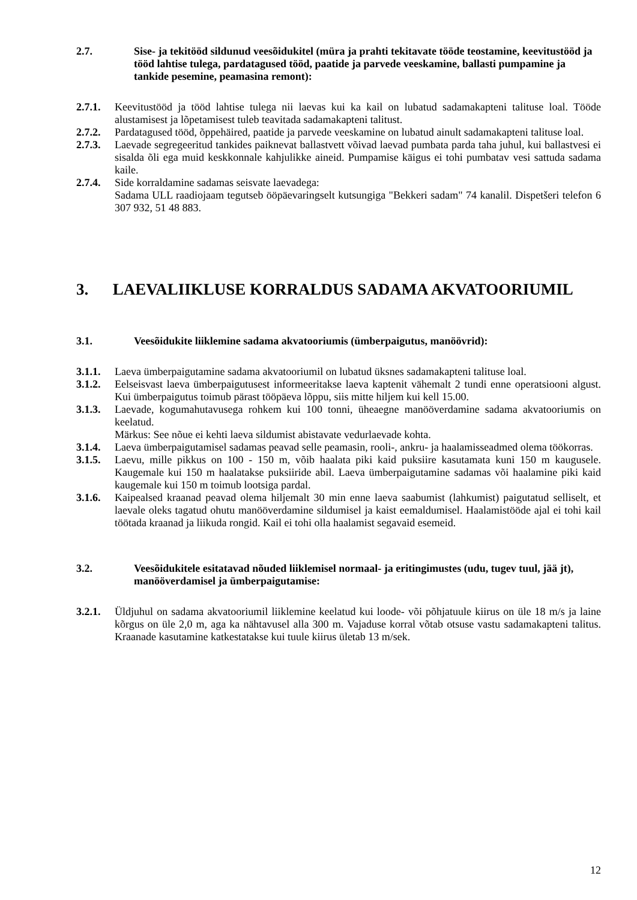2.7. Sise- ja tekitööd sildunud veesõidukitel (müra ja prahti tekitavate tööde teostamine, keevitustööd ja tööd lahtise tulega, pardatagused tööd, paatide ja parvede veeskamine, ballasti pumpamine ja tankide pesemine, peamasina remont):
2.7.1. Keevitustööd ja tööd lahtise tulega nii laevas kui ka kail on lubatud sadamakapteni talituse loal. Tööde alustamisest ja lõpetamisest tuleb teavitada sadamakapteni talitust.
2.7.2. Pardatagused tööd, õppehäired, paatide ja parvede veeskamine on lubatud ainult sadamakapteni talituse loal.
2.7.3. Laevade segregeeritud tankides paiknevat ballastvett võivad laevad pumbata parda taha juhul, kui ballastvesi ei sisalda õli ega muid keskkonnale kahjulikke aineid. Pumpamise käigus ei tohi pumbatav vesi sattuda sadama kaile.
2.7.4. Side korraldamine sadamas seisvate laevadega:
Sadama ULL raadiojaam tegutseb ööpäevaringselt kutsungiga "Bekkeri sadam" 74 kanalil. Dispetšeri telefon 6 307 932, 51 48 883.
3. LAEVALIIKLUSE KORRALDUS SADAMA AKVATOORIUMIL
3.1. Veesõidukite liiklemine sadama akvatooriumis (ümberpaigutus, manöövrid):
3.1.1. Laeva ümberpaigutamine sadama akvatooriumil on lubatud üksnes sadamakapteni talituse loal.
3.1.2. Eelseisvast laeva ümberpaigutusest informeeritakse laeva kaptenit vähemalt 2 tundi enne operatsiooni algust. Kui ümberpaigutus toimub pärast tööpäeva lõppu, siis mitte hiljem kui kell 15.00.
3.1.3. Laevade, kogumahutavusega rohkem kui 100 tonni, üheaegne manööverdamine sadama akvatooriumis on keelatud.
Märkus: See nõue ei kehti laeva sildumist abistavate vedurlaevade kohta.
3.1.4. Laeva ümberpaigutamisel sadamas peavad selle peamasin, rooli-, ankru- ja haalamisseadmed olema töökorras.
3.1.5. Laevu, mille pikkus on 100 - 150 m, võib haalata piki kaid puksiire kasutamata kuni 150 m kaugusele. Kaugemale kui 150 m haalatakse puksiiride abil. Laeva ümberpaigutamine sadamas või haalamine piki kaid kaugemale kui 150 m toimub lootsiga pardal.
3.1.6. Kaipealsed kraanad peavad olema hiljemalt 30 min enne laeva saabumist (lahkumist) paigutatud selliselt, et laevale oleks tagatud ohutu manööverdamine sildumisel ja kaist eemaldumisel. Haalamistööde ajal ei tohi kail töötada kraanad ja liikuda rongid. Kail ei tohi olla haalamist segavaid esemeid.
3.2. Veesõidukitele esitatavad nõuded liiklemisel normaal- ja eritingimustes (udu, tugev tuul, jää jt), manööverdamisel ja ümberpaigutamise:
3.2.1. Üldjuhul on sadama akvatooriumil liiklemine keelatud kui loode- või põhjatuule kiirus on üle 18 m/s ja laine kõrgus on üle 2,0 m, aga ka nähtavusel alla 300 m. Vajaduse korral võtab otsuse vastu sadamakapteni talitus. Kraanade kasutamine katkestatakse kui tuule kiirus ületab 13 m/sek.
12